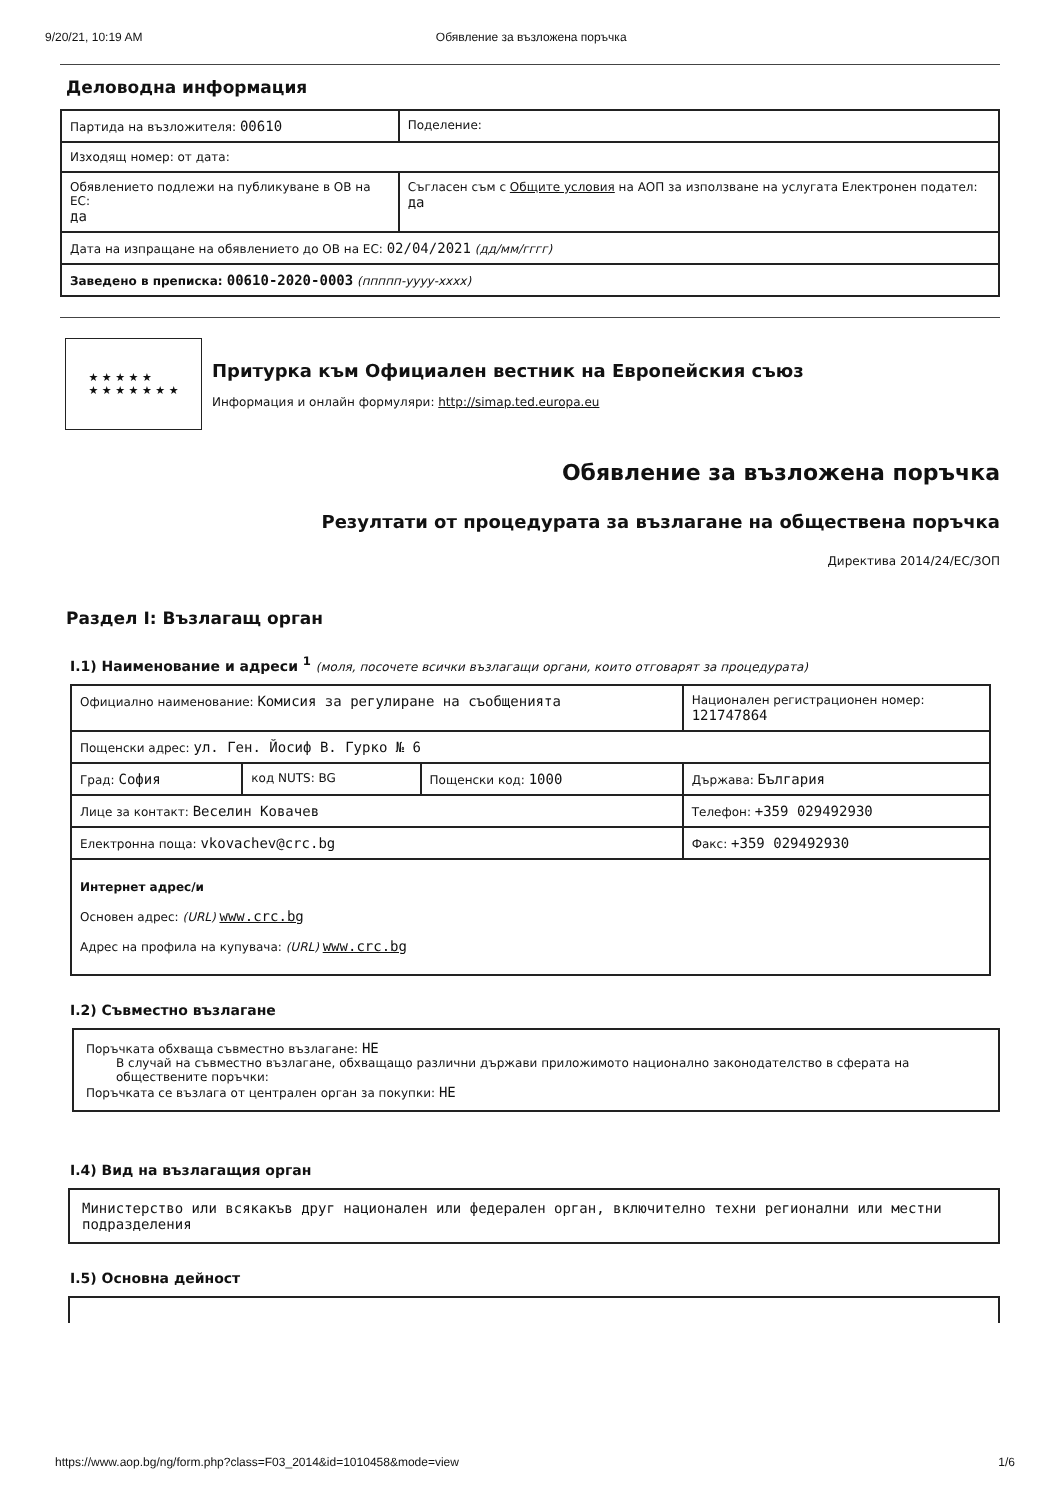9/20/21, 10:19 AM Обявление за възложена поръчка
Деловодна информация
| Партида на възложителя: 00610 | Поделение: |
| Изходящ номер: от дата: | |
| Обявлението подлежи на публикуване в ОВ на ЕС: да | Съгласен съм с Общите условия на АОП за използване на услугата Електронен подател: да |
| Дата на изпращане на обявлението до ОВ на ЕС: 02/04/2021 (дд/мм/гггг) | |
| Заведено в преписка: 00610-2020-0003 (ппппп-уууу-хххх) | |
★ ★ ★ ★ ★
★ ★ ★ ★ ★ ★ ★
Притурка към Официален вестник на Европейския съюз
Информация и онлайн формуляри: http://simap.ted.europa.eu
Обявление за възложена поръчка
Резултати от процедурата за възлагане на обществена поръчка
Директива 2014/24/ЕС/ЗОП
Раздел I: Възлагащ орган
I.1) Наименование и адреси <sup>1</sup> (моля, посочете всички възлагащи органи, които отговарят за процедурата)
| Официално наименование: Комисия за регулиране на съобщенията | | | Национален регистрационен номер: 121747864 |
| Пощенски адрес: ул. Ген. Йосиф В. Гурко № 6 | | | |
| Град: София | код NUTS: BG | Пощенски код: 1000 | Държава: България |
| Лице за контакт: Веселин Ковачев | | | Телефон: +359 029492930 |
| Електронна поща: vkovachev@crc.bg | | | Факс: +359 029492930 |
| Интернет адрес/и Основен адрес: (URL) www.crc.bg Адрес на профила на купувача: (URL) www.crc.bg | | | |
I.2) Съвместно възлагане
Поръчката обхваща съвместно възлагане: НЕ
В случай на съвместно възлагане, обхващащо различни държави приложимото национално законодателство в сферата на обществените поръчки:
Поръчката се възлага от централен орган за покупки: НЕ
I.4) Вид на възлагащия орган
Министерство или всякакъв друг национален или федерален орган, включително техни регионални или местни подразделения
I.5) Основна дейност
https://www.aop.bg/ng/form.php?class=F03_2014&id=1010458&mode=view 1/6